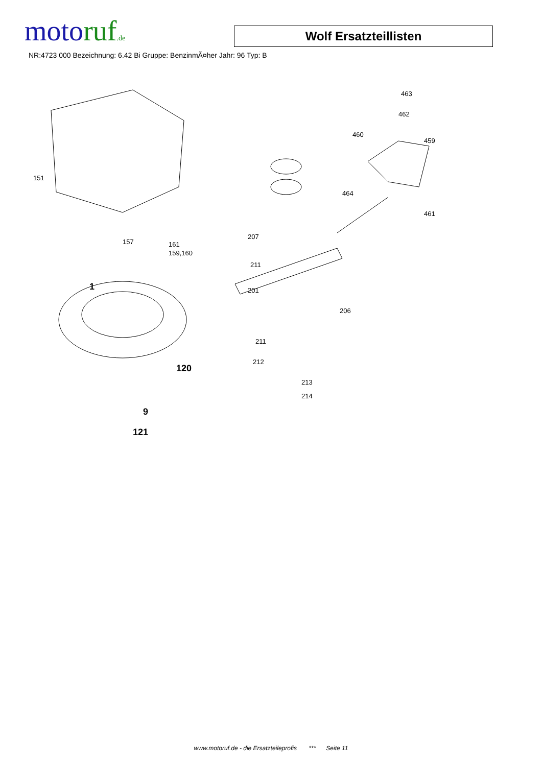motoruf.de
Wolf Ersatzteillisten
NR:4723 000 Bezeichnung: 6.42 Bi Gruppe: BenzinmÃ¤her Jahr: 96 Typ: B
151
157 161
159,160
1
120
9
121
463
462
460
459
464
461
207
211
201
206
211
212
213
214
www.motoruf.de - die Ersatzteileprofis *** Seite 11